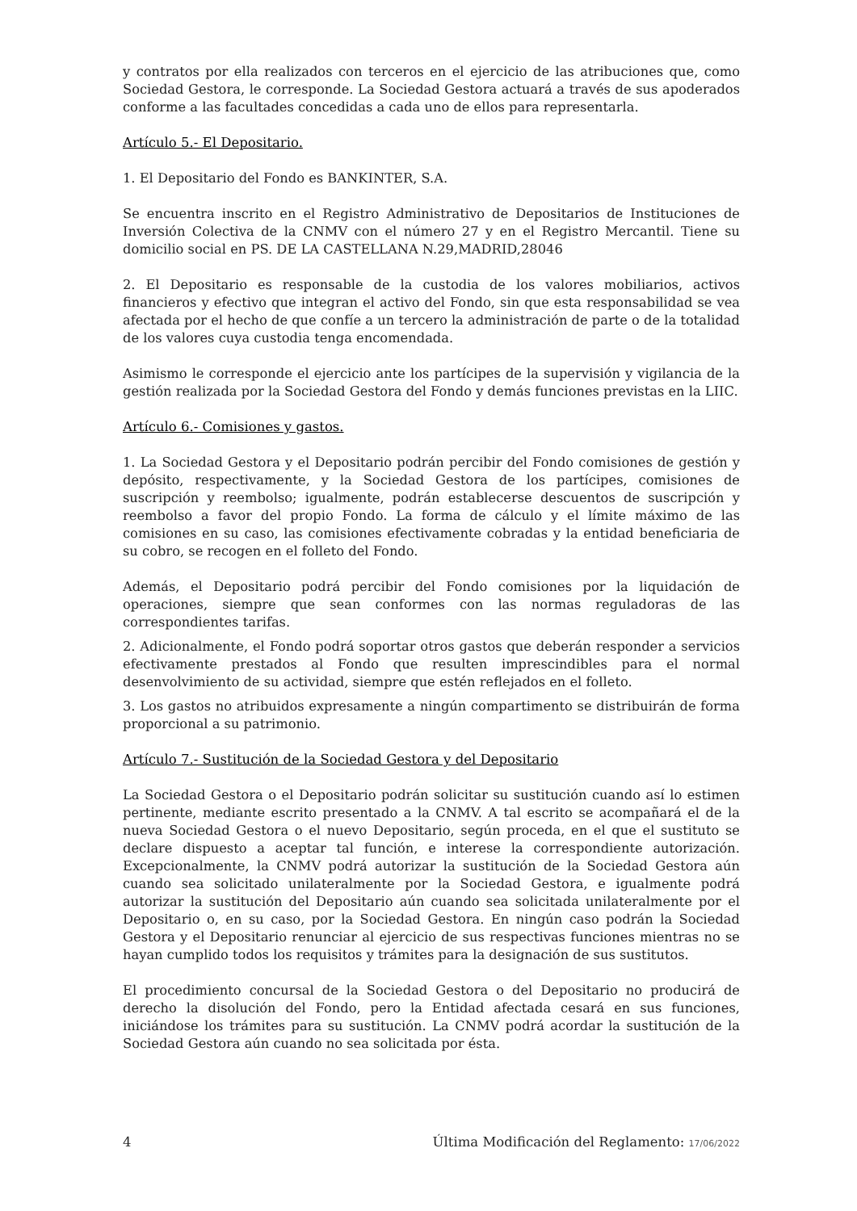y contratos por ella realizados con terceros en el ejercicio de las atribuciones que, como Sociedad Gestora, le corresponde. La Sociedad Gestora actuará a través de sus apoderados conforme a las facultades concedidas a cada uno de ellos para representarla.
Artículo 5.- El Depositario.
1. El Depositario del Fondo es BANKINTER, S.A.
Se encuentra inscrito en el Registro Administrativo de Depositarios de Instituciones de Inversión Colectiva de la CNMV con el número 27 y en el Registro Mercantil. Tiene su domicilio social en PS. DE LA CASTELLANA N.29,MADRID,28046
2. El Depositario es responsable de la custodia de los valores mobiliarios, activos financieros y efectivo que integran el activo del Fondo, sin que esta responsabilidad se vea afectada por el hecho de que confíe a un tercero la administración de parte o de la totalidad de los valores cuya custodia tenga encomendada.
Asimismo le corresponde el ejercicio ante los partícipes de la supervisión y vigilancia de la gestión realizada por la Sociedad Gestora del Fondo y demás funciones previstas en la LIIC.
Artículo 6.- Comisiones y gastos.
1. La Sociedad Gestora y el Depositario podrán percibir del Fondo comisiones de gestión y depósito, respectivamente, y la Sociedad Gestora de los partícipes, comisiones de suscripción y reembolso; igualmente, podrán establecerse descuentos de suscripción y reembolso a favor del propio Fondo. La forma de cálculo y el límite máximo de las comisiones en su caso, las comisiones efectivamente cobradas y la entidad beneficiaria de su cobro, se recogen en el folleto del Fondo.
Además, el Depositario podrá percibir del Fondo comisiones por la liquidación de operaciones, siempre que sean conformes con las normas reguladoras de las correspondientes tarifas.
2. Adicionalmente, el Fondo podrá soportar otros gastos que deberán responder a servicios efectivamente prestados al Fondo que resulten imprescindibles para el normal desenvolvimiento de su actividad, siempre que estén reflejados en el folleto.
3. Los gastos no atribuidos expresamente a ningún compartimento se distribuirán de forma proporcional a su patrimonio.
Artículo 7.- Sustitución de la Sociedad Gestora y del Depositario
La Sociedad Gestora o el Depositario podrán solicitar su sustitución cuando así lo estimen pertinente, mediante escrito presentado a la CNMV. A tal escrito se acompañará el de la nueva Sociedad Gestora o el nuevo Depositario, según proceda, en el que el sustituto se declare dispuesto a aceptar tal función, e interese la correspondiente autorización. Excepcionalmente, la CNMV podrá autorizar la sustitución de la Sociedad Gestora aún cuando sea solicitado unilateralmente por la Sociedad Gestora, e igualmente podrá autorizar la sustitución del Depositario aún cuando sea solicitada unilateralmente por el Depositario o, en su caso, por la Sociedad Gestora. En ningún caso podrán la Sociedad Gestora y el Depositario renunciar al ejercicio de sus respectivas funciones mientras no se hayan cumplido todos los requisitos y trámites para la designación de sus sustitutos.
El procedimiento concursal de la Sociedad Gestora o del Depositario no producirá de derecho la disolución del Fondo, pero la Entidad afectada cesará en sus funciones, iniciándose los trámites para su sustitución. La CNMV podrá acordar la sustitución de la Sociedad Gestora aún cuando no sea solicitada por ésta.
4 Última Modificación del Reglamento: 17/06/2022